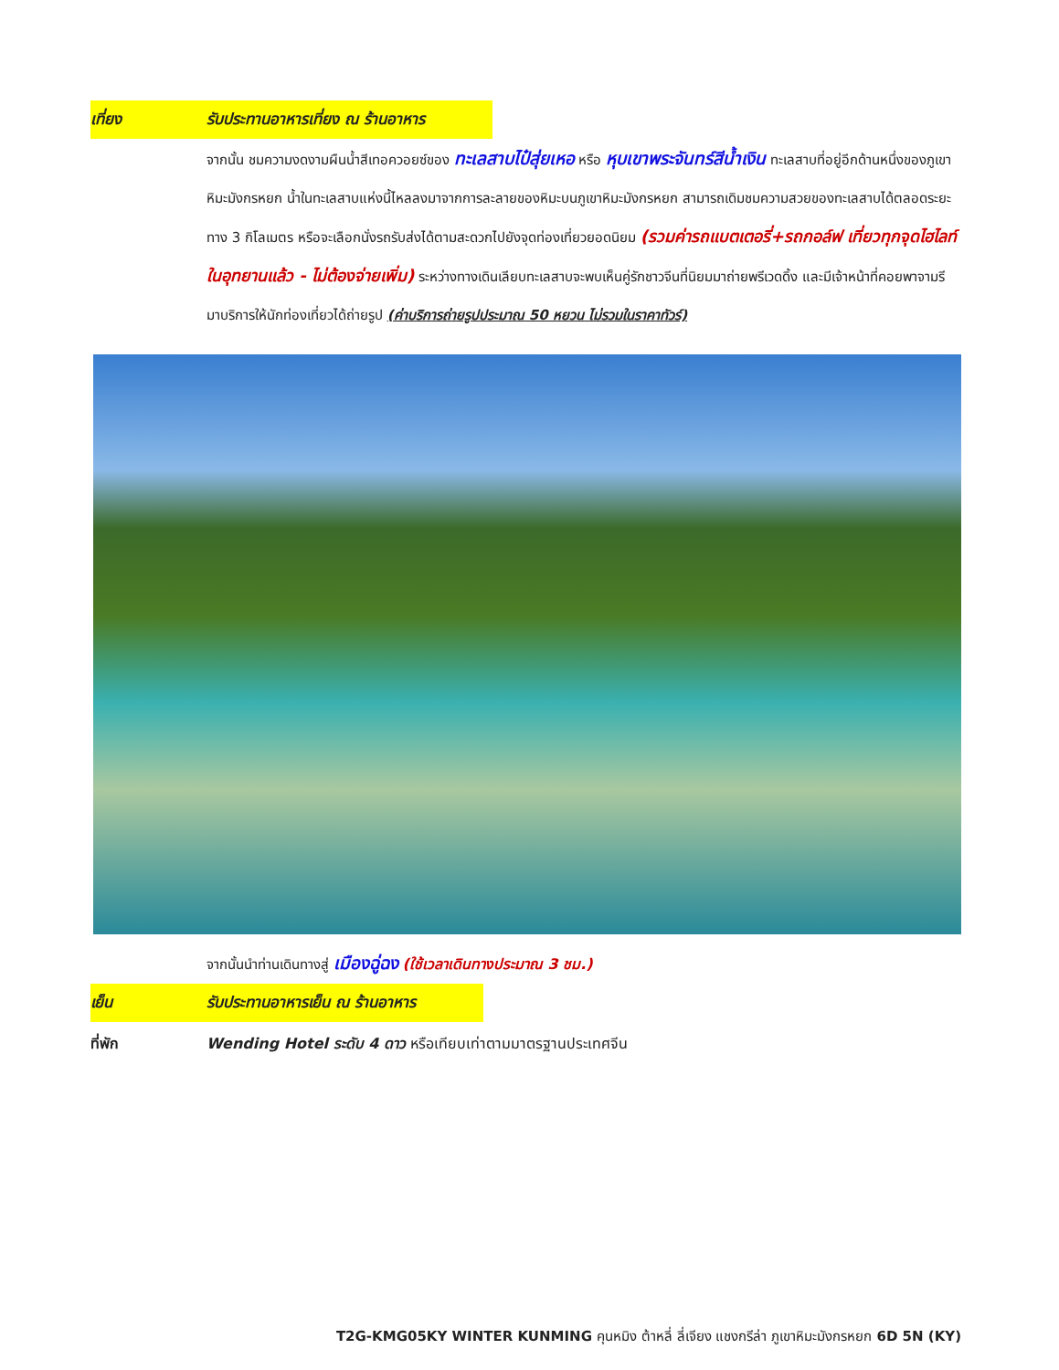เที่ยง รับประทานอาหารเที่ยง ณ ร้านอาหาร
จากนั้น ชมความงดงามผืนน้ำสีเทอควอยซ์ของ ทะเลสาบไป๋สุ่ยเหอ หรือ หุบเขาพระจันทร์สีน้ำเงิน ทะเลสาบที่อยู่อีกด้านหนึ่งของภูเขาหิมะมังกรหยก น้ำในทะเลสาบแห่งนี้ไหลลงมาจากการละลายของหิมะบนภูเขาหิมะมังกรหยก สามารถเดิมชมความสวยของทะเลสาบได้ตลอดระยะทาง 3 กิโลเมตร หรือจะเลือกนั่งรถรับส่งได้ตามสะดวกไปยังจุดท่องเที่ยวยอดนิยม (รวมค่ารถแบตเตอรี่+รถกอล์ฟ เที่ยวทุกจุดไฮไลท์ในอุทยานแล้ว - ไม่ต้องจ่ายเพิ่ม) ระหว่างทางเดินเลียบทะเลสาบจะพบเห็นคู่รักชาวจีนที่นิยมมาถ่ายพรีเวดดิ้ง และมีเจ้าหน้าที่คอยพาจามรีมาบริการให้นักท่องเที่ยวได้ถ่ายรูป (ค่าบริการถ่ายรูปประมาณ 50 หยวน ไม่รวมในราคาทัวร์)
จากนั้นนำท่านเดินทางสู่ เมืองฉู่ฉง (ใช้เวลาเดินทางประมาณ 3 ชม.)
เย็น รับประทานอาหารเย็น ณ ร้านอาหาร
ที่พัก Wending Hotel ระดับ 4 ดาว หรือเทียบเท่าตามมาตรฐานประเทศจีน
T2G-KMG05KY WINTER KUNMING คุนหมิง ต้าหลี่ ลี่เจียง แชงกรีล่า ภูเขาหิมะมังกรหยก 6D 5N (KY)